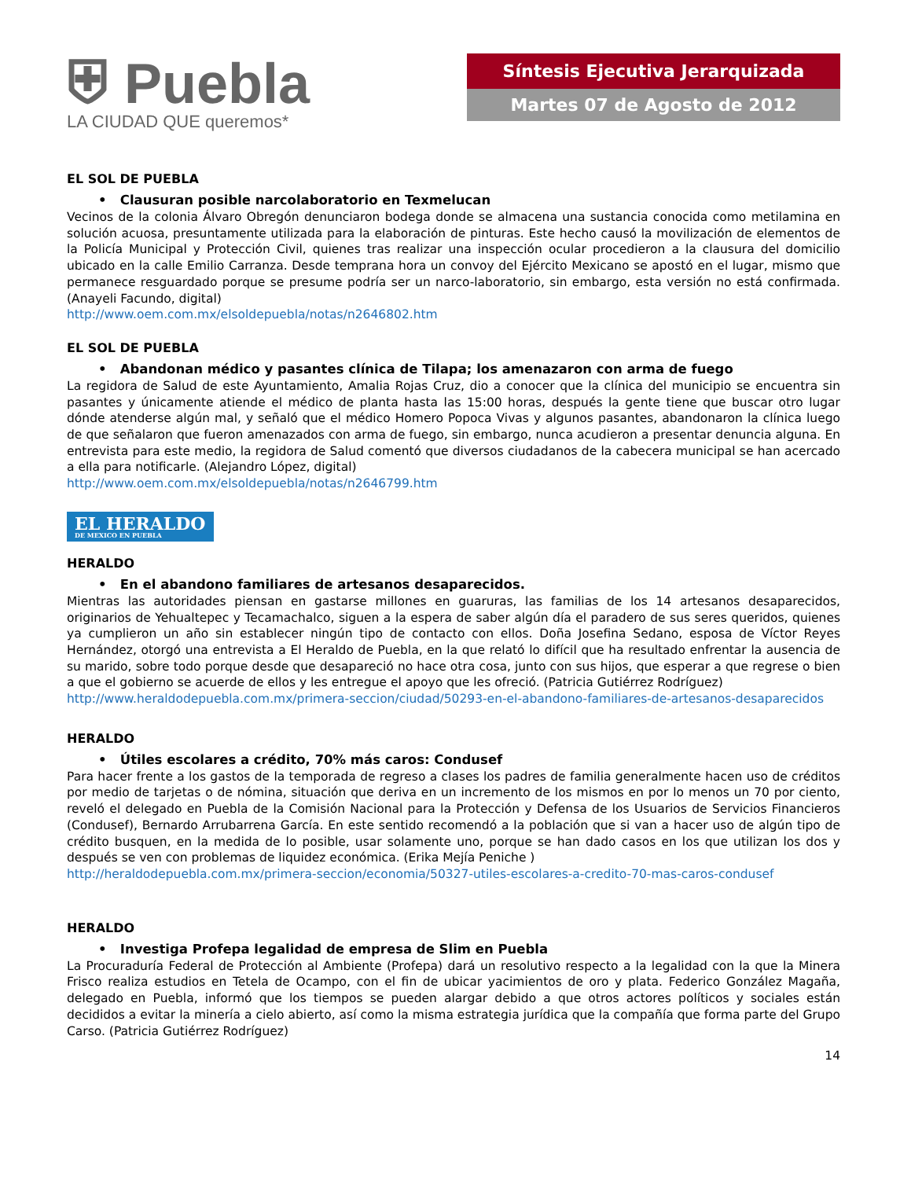⛨ Puebla
LA CIUDAD QUE queremos*
Síntesis Ejecutiva Jerarquizada
Martes 07 de Agosto de 2012
EL SOL DE PUEBLA
• Clausuran posible narcolaboratorio en Texmelucan
Vecinos de la colonia Álvaro Obregón denunciaron bodega donde se almacena una sustancia conocida como metilamina en solución acuosa, presuntamente utilizada para la elaboración de pinturas. Este hecho causó la movilización de elementos de la Policía Municipal y Protección Civil, quienes tras realizar una inspección ocular procedieron a la clausura del domicilio ubicado en la calle Emilio Carranza. Desde temprana hora un convoy del Ejército Mexicano se apostó en el lugar, mismo que permanece resguardado porque se presume podría ser un narco-laboratorio, sin embargo, esta versión no está confirmada. (Anayeli Facundo, digital)
http://www.oem.com.mx/elsoldepuebla/notas/n2646802.htm
EL SOL DE PUEBLA
• Abandonan médico y pasantes clínica de Tilapa; los amenazaron con arma de fuego
La regidora de Salud de este Ayuntamiento, Amalia Rojas Cruz, dio a conocer que la clínica del municipio se encuentra sin pasantes y únicamente atiende el médico de planta hasta las 15:00 horas, después la gente tiene que buscar otro lugar dónde atenderse algún mal, y señaló que el médico Homero Popoca Vivas y algunos pasantes, abandonaron la clínica luego de que señalaron que fueron amenazados con arma de fuego, sin embargo, nunca acudieron a presentar denuncia alguna. En entrevista para este medio, la regidora de Salud comentó que diversos ciudadanos de la cabecera municipal se han acercado a ella para notificarle. (Alejandro López, digital)
http://www.oem.com.mx/elsoldepuebla/notas/n2646799.htm
EL HERALDO DE MEXICO EN PUEBLA
HERALDO
• En el abandono familiares de artesanos desaparecidos.
Mientras las autoridades piensan en gastarse millones en guaruras, las familias de los 14 artesanos desaparecidos, originarios de Yehualtepec y Tecamachalco, siguen a la espera de saber algún día el paradero de sus seres queridos, quienes ya cumplieron un año sin establecer ningún tipo de contacto con ellos. Doña Josefina Sedano, esposa de Víctor Reyes Hernández, otorgó una entrevista a El Heraldo de Puebla, en la que relató lo difícil que ha resultado enfrentar la ausencia de su marido, sobre todo porque desde que desapareció no hace otra cosa, junto con sus hijos, que esperar a que regrese o bien a que el gobierno se acuerde de ellos y les entregue el apoyo que les ofreció. (Patricia Gutiérrez Rodríguez)
http://www.heraldodepuebla.com.mx/primera-seccion/ciudad/50293-en-el-abandono-familiares-de-artesanos-desaparecidos
HERALDO
• Útiles escolares a crédito, 70% más caros: Condusef
Para hacer frente a los gastos de la temporada de regreso a clases los padres de familia generalmente hacen uso de créditos por medio de tarjetas o de nómina, situación que deriva en un incremento de los mismos en por lo menos un 70 por ciento, reveló el delegado en Puebla de la Comisión Nacional para la Protección y Defensa de los Usuarios de Servicios Financieros (Condusef), Bernardo Arrubarrena García. En este sentido recomendó a la población que si van a hacer uso de algún tipo de crédito busquen, en la medida de lo posible, usar solamente uno, porque se han dado casos en los que utilizan los dos y después se ven con problemas de liquidez económica. (Erika Mejía Peniche )
http://heraldodepuebla.com.mx/primera-seccion/economia/50327-utiles-escolares-a-credito-70-mas-caros-condusef
HERALDO
• Investiga Profepa legalidad de empresa de Slim en Puebla
La Procuraduría Federal de Protección al Ambiente (Profepa) dará un resolutivo respecto a la legalidad con la que la Minera Frisco realiza estudios en Tetela de Ocampo, con el fin de ubicar yacimientos de oro y plata. Federico González Magaña, delegado en Puebla, informó que los tiempos se pueden alargar debido a que otros actores políticos y sociales están decididos a evitar la minería a cielo abierto, así como la misma estrategia jurídica que la compañía que forma parte del Grupo Carso. (Patricia Gutiérrez Rodríguez)
14